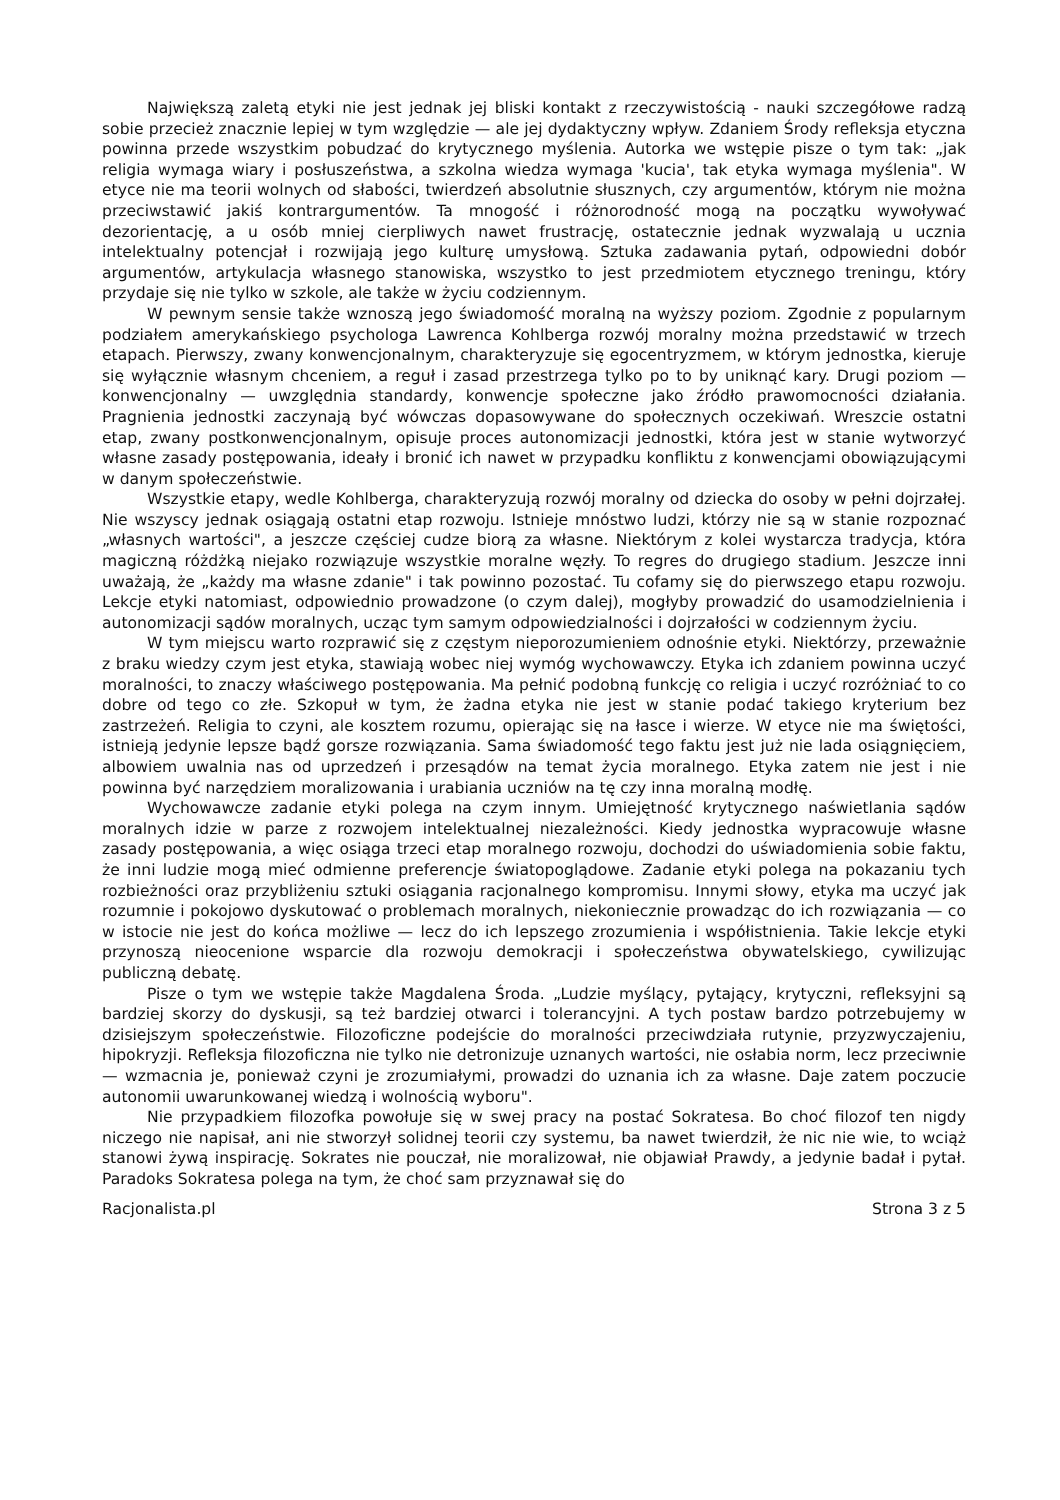Największą zaletą etyki nie jest jednak jej bliski kontakt z rzeczywistością - nauki szczegółowe radzą sobie przecież znacznie lepiej w tym względzie — ale jej dydaktyczny wpływ. Zdaniem Środy refleksja etyczna powinna przede wszystkim pobudzać do krytycznego myślenia. Autorka we wstępie pisze o tym tak: „jak religia wymaga wiary i posłuszeństwa, a szkolna wiedza wymaga 'kucia', tak etyka wymaga myślenia". W etyce nie ma teorii wolnych od słabości, twierdzeń absolutnie słusznych, czy argumentów, którym nie można przeciwstawić jakiś kontrargumentów. Ta mnogość i różnorodność mogą na początku wywoływać dezorientację, a u osób mniej cierpliwych nawet frustrację, ostatecznie jednak wyzwalają u ucznia intelektualny potencjał i rozwijają jego kulturę umysłową. Sztuka zadawania pytań, odpowiedni dobór argumentów, artykulacja własnego stanowiska, wszystko to jest przedmiotem etycznego treningu, który przydaje się nie tylko w szkole, ale także w życiu codziennym.
W pewnym sensie także wznoszą jego świadomość moralną na wyższy poziom. Zgodnie z popularnym podziałem amerykańskiego psychologa Lawrenca Kohlberga rozwój moralny można przedstawić w trzech etapach. Pierwszy, zwany konwencjonalnym, charakteryzuje się egocentryzmem, w którym jednostka, kieruje się wyłącznie własnym chceniem, a reguł i zasad przestrzega tylko po to by uniknąć kary. Drugi poziom — konwencjonalny — uwzględnia standardy, konwencje społeczne jako źródło prawomocności działania. Pragnienia jednostki zaczynają być wówczas dopasowywane do społecznych oczekiwań. Wreszcie ostatni etap, zwany postkonwencjonalnym, opisuje proces autonomizacji jednostki, która jest w stanie wytworzyć własne zasady postępowania, ideały i bronić ich nawet w przypadku konfliktu z konwencjami obowiązującymi w danym społeczeństwie.
Wszystkie etapy, wedle Kohlberga, charakteryzują rozwój moralny od dziecka do osoby w pełni dojrzałej. Nie wszyscy jednak osiągają ostatni etap rozwoju. Istnieje mnóstwo ludzi, którzy nie są w stanie rozpoznać „własnych wartości", a jeszcze częściej cudze biorą za własne. Niektórym z kolei wystarcza tradycja, która magiczną różdżką niejako rozwiązuje wszystkie moralne węzły. To regres do drugiego stadium. Jeszcze inni uważają, że „każdy ma własne zdanie" i tak powinno pozostać. Tu cofamy się do pierwszego etapu rozwoju. Lekcje etyki natomiast, odpowiednio prowadzone (o czym dalej), mogłyby prowadzić do usamodzielnienia i autonomizacji sądów moralnych, ucząc tym samym odpowiedzialności i dojrzałości w codziennym życiu.
W tym miejscu warto rozprawić się z częstym nieporozumieniem odnośnie etyki. Niektórzy, przeważnie z braku wiedzy czym jest etyka, stawiają wobec niej wymóg wychowawczy. Etyka ich zdaniem powinna uczyć moralności, to znaczy właściwego postępowania. Ma pełnić podobną funkcję co religia i uczyć rozróżniać to co dobre od tego co złe. Szkopuł w tym, że żadna etyka nie jest w stanie podać takiego kryterium bez zastrzeżeń. Religia to czyni, ale kosztem rozumu, opierając się na łasce i wierze. W etyce nie ma świętości, istnieją jedynie lepsze bądź gorsze rozwiązania. Sama świadomość tego faktu jest już nie lada osiągnięciem, albowiem uwalnia nas od uprzedzeń i przesądów na temat życia moralnego. Etyka zatem nie jest i nie powinna być narzędziem moralizowania i urabiania uczniów na tę czy inna moralną modłę.
Wychowawcze zadanie etyki polega na czym innym. Umiejętność krytycznego naświetlania sądów moralnych idzie w parze z rozwojem intelektualnej niezależności. Kiedy jednostka wypracowuje własne zasady postępowania, a więc osiąga trzeci etap moralnego rozwoju, dochodzi do uświadomienia sobie faktu, że inni ludzie mogą mieć odmienne preferencje światopoglądowe. Zadanie etyki polega na pokazaniu tych rozbieżności oraz przybliżeniu sztuki osiągania racjonalnego kompromisu. Innymi słowy, etyka ma uczyć jak rozumnie i pokojowo dyskutować o problemach moralnych, niekoniecznie prowadząc do ich rozwiązania — co w istocie nie jest do końca możliwe — lecz do ich lepszego zrozumienia i współistnienia. Takie lekcje etyki przynoszą nieocenione wsparcie dla rozwoju demokracji i społeczeństwa obywatelskiego, cywilizując publiczną debatę.
Pisze o tym we wstępie także Magdalena Środa. „Ludzie myślący, pytający, krytyczni, refleksyjni są bardziej skorzy do dyskusji, są też bardziej otwarci i tolerancyjni. A tych postaw bardzo potrzebujemy w dzisiejszym społeczeństwie. Filozoficzne podejście do moralności przeciwdziała rutynie, przyzwyczajeniu, hipokryzji. Refleksja filozoficzna nie tylko nie detronizuje uznanych wartości, nie osłabia norm, lecz przeciwnie — wzmacnia je, ponieważ czyni je zrozumiałymi, prowadzi do uznania ich za własne. Daje zatem poczucie autonomii uwarunkowanej wiedzą i wolnością wyboru".
Nie przypadkiem filozofka powołuje się w swej pracy na postać Sokratesa. Bo choć filozof ten nigdy niczego nie napisał, ani nie stworzył solidnej teorii czy systemu, ba nawet twierdził, że nic nie wie, to wciąż stanowi żywą inspirację. Sokrates nie pouczał, nie moralizował, nie objawiał Prawdy, a jedynie badał i pytał. Paradoks Sokratesa polega na tym, że choć sam przyznawał się do
Racjonalista.pl Strona 3 z 5